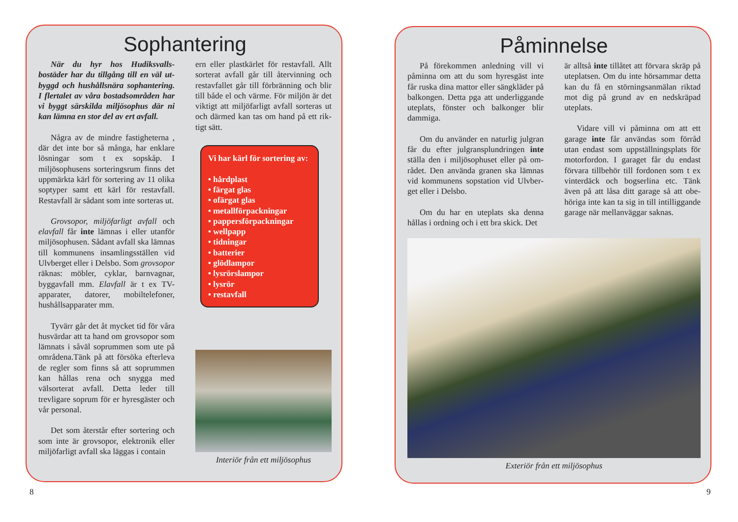Sophantering
När du hyr hos Hudiksvalls­bostäder har du tillgång till en väl ut­byggd och hushållsnära sophantering. I flertalet av våra bostadsområden har vi byggt särskilda miljösophus där ni kan lämna en stor del av ert avfall.
Några av de mindre fastigheterna , där det inte bor så många, har en­klare lösningar som t ex sopskåp. I miljösophusens sorteringsrum finns det uppmärkta kärl för sortering av 11 olika soptyper samt ett kärl för restav­fall. Restavfall är sådant som inte sort­eras ut.
Grovsopor, miljöfarligt avfall och elavfall får inte lämnas i eller utanför miljösophusen. Sådant avfall ska läm­nas till kommunens insamlingsstäl­len vid Ulvberget eller i Delsbo. Som grovsopor räknas: möbler, cyklar, barnvagnar, byggavfall mm. Elavfall är t ex TV-apparater, datorer, mobiltele­foner, hushållsapparater mm.
Tyvärr går det åt mycket tid för våra husvärdar att ta hand om grovso­por som lämnats i såväl soprummen som ute på områdena.Tänk på att för­söka efterleva de regler som finns så att soprummen kan hållas rena och snygga med välsorterat avfall. Detta leder till trevligare soprum för er hyresgäster och vår personal.
Det som återstår efter sortering och som inte är grovsopor, elektronik eller miljöfarligt avfall ska läggas i contain­
ern eller plastkärlet för restavfall. Allt sorterat avfall går till återvinning och restavfallet går till förbränning och blir till både el och värme. För miljön är det viktigt att miljöfarligt avfall sorteras ut och därmed kan tas om hand på ett rik­tigt sätt.
Vi har kärl för sortering av:
• hårdplast
• färgat glas
• ofärgat glas
• metallförpackningar
• pappersförpackningar
• wellpapp
• tidningar
• batterier
• glödlampor
• lysrörslampor
• lysrör
• restavfall
Interiör från ett miljösophus
Påminnelse
På förekommen anledning vill vi påminna om att du som hyresgäst inte får ruska dina mattor eller sängkläder på balkongen. Detta pga att underlig­gande uteplats, fönster och balkonger blir dammiga.
Om du använder en naturlig julgran får du efter julgransplundringen inte ställa den i miljösophuset eller på om­rådet. Den använda granen ska lämnas vid kommunens sopstation vid Ulvber­get eller i Delsbo.
Om du har en uteplats ska denna hållas i ordning och i ett bra skick. Det
är alltså inte tillåtet att förvara skräp på uteplatsen. Om du inte hörsammar detta kan du få en störningsanmälan riktad mot dig på grund av en nedskrä­pad uteplats.
Vidare vill vi påminna om att ett garage inte får användas som förråd utan endast som uppställningsplats för motorfordon. I garaget får du en­dast förvara tillbehör till fordonen som t ex vinterdäck och bogserlina etc. Tänk även på att låsa ditt garage så att obe­höriga inte kan ta sig in till intilliggan­de garage när mellanväggar saknas.
Exteriör från ett miljösophus
8 9